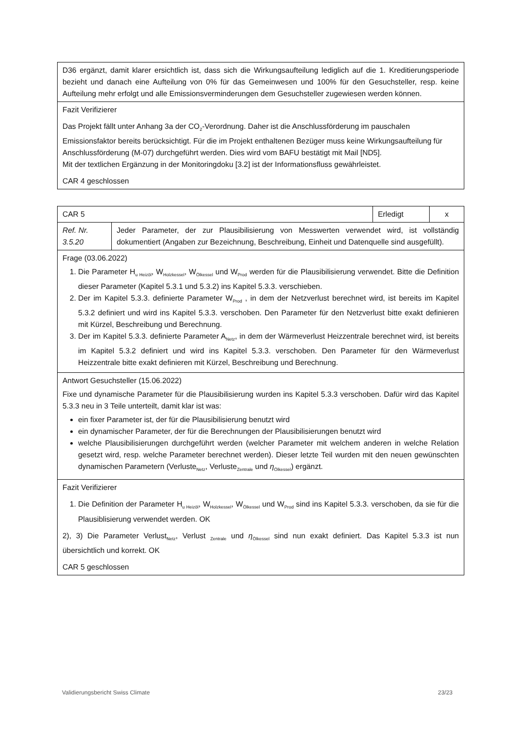| D36 ergänzt, damit klarer ersichtlich ist, dass sich die Wirkungsaufteilung lediglich auf die 1. Kreditierungsperiode bezieht und danach eine Aufteilung von 0% für das Gemeinwesen und 100% für den Gesuchsteller, resp. keine Aufteilung mehr erfolgt und alle Emissionsverminderungen dem Gesuchsteller zugewiesen werden können. |
| Fazit Verifizierer Das Projekt fällt unter Anhang 3a der CO<sub>2</sub>-Verordnung. Daher ist die Anschlussförderung im pauschalen Emissionsfaktor bereits berücksichtigt. Für die im Projekt enthaltenen Bezüger muss keine Wirkungsaufteilung für Anschlussförderung (M-07) durchgeführt werden. Dies wird vom BAFU bestätigt mit Mail [ND5]. Mit der textlichen Ergänzung in der Monitoringdoku [3.2] ist der Informationsfluss gewährleistet. CAR 4 geschlossen |
| CAR 5 | | Erledigt | x |
| Ref. Nr. 3.5.20 | Jeder Parameter, der zur Plausibilisierung von Messwerten verwendet wird, ist vollständig dokumentiert (Angaben zur Bezeichnung, Beschreibung, Einheit und Datenquelle sind ausgefüllt). | | |
| Frage (03.06.2022) 1. Die Parameter H<sub>u Heizöl</sub>, W<sub>Holzkessel</sub>, W<sub>Ölkessel</sub> und W<sub>Prod</sub> werden für die Plausibilisierung verwendet. Bitte die Definition dieser Parameter (Kapitel 5.3.1 und 5.3.2) ins Kapitel 5.3.3. verschieben. 2. Der im Kapitel 5.3.3. definierte Parameter W<sub>Prod</sub> , in dem der Netzverlust berechnet wird, ist bereits im Kapitel 5.3.2 definiert und wird ins Kapitel 5.3.3. verschoben. Den Parameter für den Netzverlust bitte exakt definieren mit Kürzel, Beschreibung und Berechnung. 3. Der im Kapitel 5.3.3. definierte Parameter A<sub>Netz</sub>, in dem der Wärmeverlust Heizzentrale berechnet wird, ist bereits im Kapitel 5.3.2 definiert und wird ins Kapitel 5.3.3. verschoben. Den Parameter für den Wärmeverlust Heizzentrale bitte exakt definieren mit Kürzel, Beschreibung und Berechnung. | | | |
| Antwort Gesuchsteller (15.06.2022) Fixe und dynamische Parameter für die Plausibilisierung wurden ins Kapitel 5.3.3 verschoben. Dafür wird das Kapitel 5.3.3 neu in 3 Teile unterteilt, damit klar ist was: ein fixer Parameter ist, der für die Plausibilisierung benutzt wird ein dynamischer Parameter, der für die Berechnungen der Plausibilisierungen benutzt wird welche Plausibilisierungen durchgeführt werden (welcher Parameter mit welchem anderen in welche Relation gesetzt wird, resp. welche Parameter berechnet werden). Dieser letzte Teil wurden mit den neuen gewünschten dynamischen Parametern (Verluste<sub>Netz</sub>, Verluste<sub>Zentrale</sub> und η<sub>Ölkessel</sub>) ergänzt. | | | |
| Fazit Verifizierer 1. Die Definition der Parameter H<sub>u Heizöl</sub>, W<sub>Holzkessel</sub>, W<sub>Ölkessel</sub> und W<sub>Prod</sub> sind ins Kapitel 5.3.3. verschoben, da sie für die Plausiblisierung verwendet werden. OK 2), 3) Die Parameter Verlust<sub>Netz</sub>, Verlust <sub>Zentrale</sub> und η<sub>Ölkessel</sub> sind nun exakt definiert. Das Kapitel 5.3.3 ist nun übersichtlich und korrekt. OK CAR 5 geschlossen | | | |
Validierungsbericht Swiss Climate 23/23